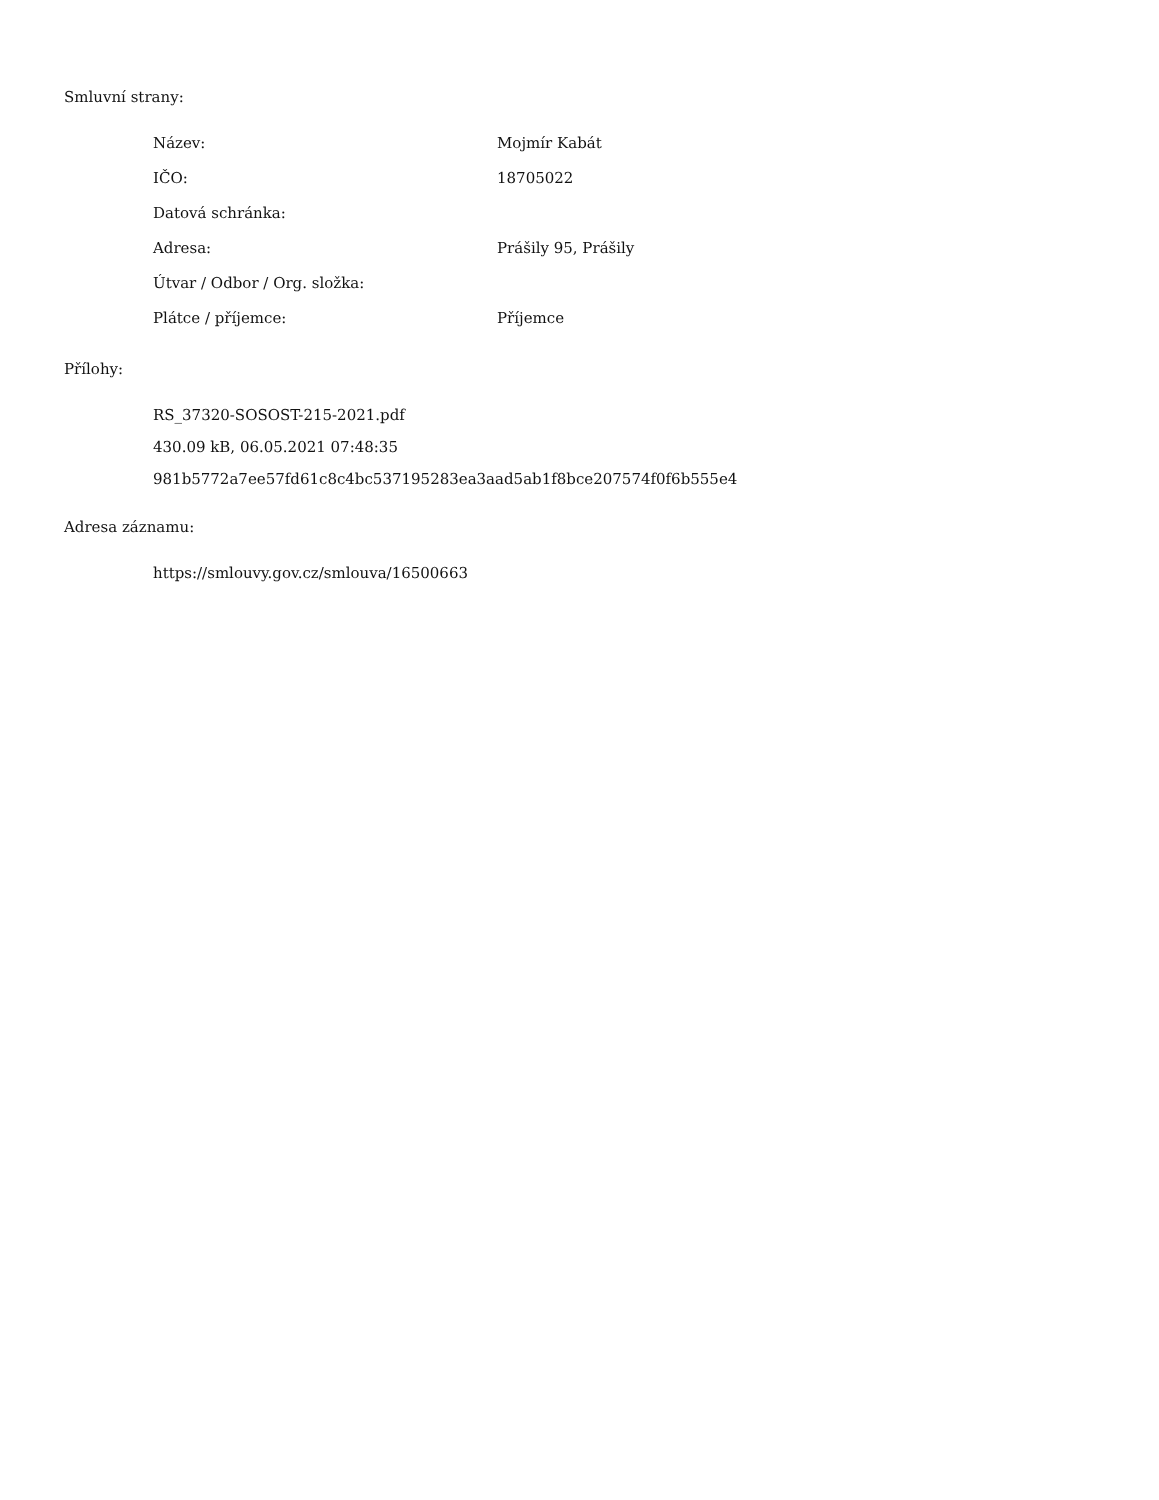Smluvní strany:
| Název: | Mojmír Kabát |
| IČO: | 18705022 |
| Datová schránka: | |
| Adresa: | Prášily 95, Prášily |
| Útvar / Odbor / Org. složka: | |
| Plátce / příjemce: | Příjemce |
Přílohy:
RS_37320-SOSOST-215-2021.pdf
430.09 kB, 06.05.2021 07:48:35
981b5772a7ee57fd61c8c4bc537195283ea3aad5ab1f8bce207574f0f6b555e4
Adresa záznamu:
https://smlouvy.gov.cz/smlouva/16500663